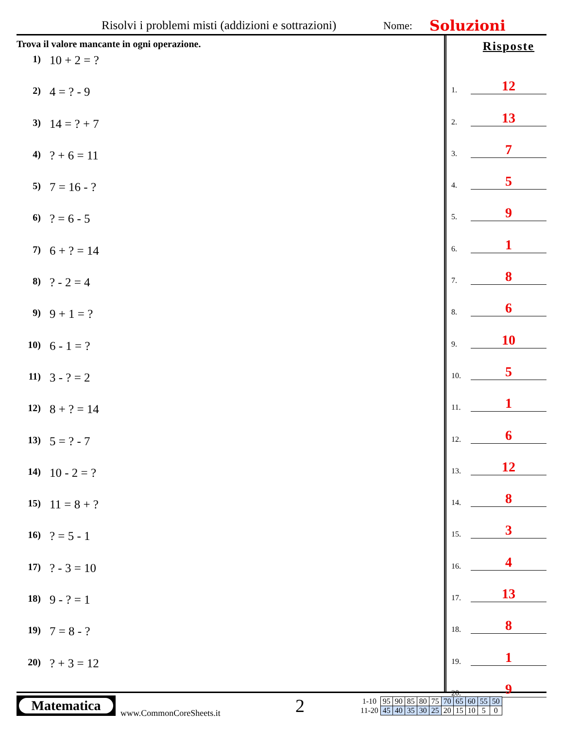Risolvi i problemi misti (addizioni e sottrazioni)
Nome:
Soluzioni
Trova il valore mancante in ogni operazione.
1) 10 + 2 = ?
2) 4 = ? - 9
3) 14 = ? + 7
4)? + 6 = 11
5) 7 = 16 - ?
6)? = 6 - 5
7) 6 + ? = 14
8)? - 2 = 4
9) 9 + 1 = ?
10) 6 - 1 = ?
11) 3 - ? = 2
12) 8 + ? = 14
13) 5 = ? - 7
14) 10 - 2 = ?
15) 11 = 8 + ?
16)? = 5 - 1
17)? - 3 = 10
18) 9 - ? = 1
19) 7 = 8 - ?
20)? + 3 = 12
Risposte
1.
12
2.
13
3.
7
4.
5
5.
9
6.
1
7.
8
8.
6
9.
10
10.
5
11.
1
12.
6
13.
12
14.
8
15.
3
16.
4
17.
13
18.
8
19.
1
20.
9
Matematica
www.CommonCoreSheets.it
2
| 1-10 | 95 | 90 | 85 | 80 | 75 | 70 | 65 | 60 | 55 | 50 |
| 11-20 | 45 | 40 | 35 | 30 | 25 | 20 | 15 | 10 | 5 | 0 |